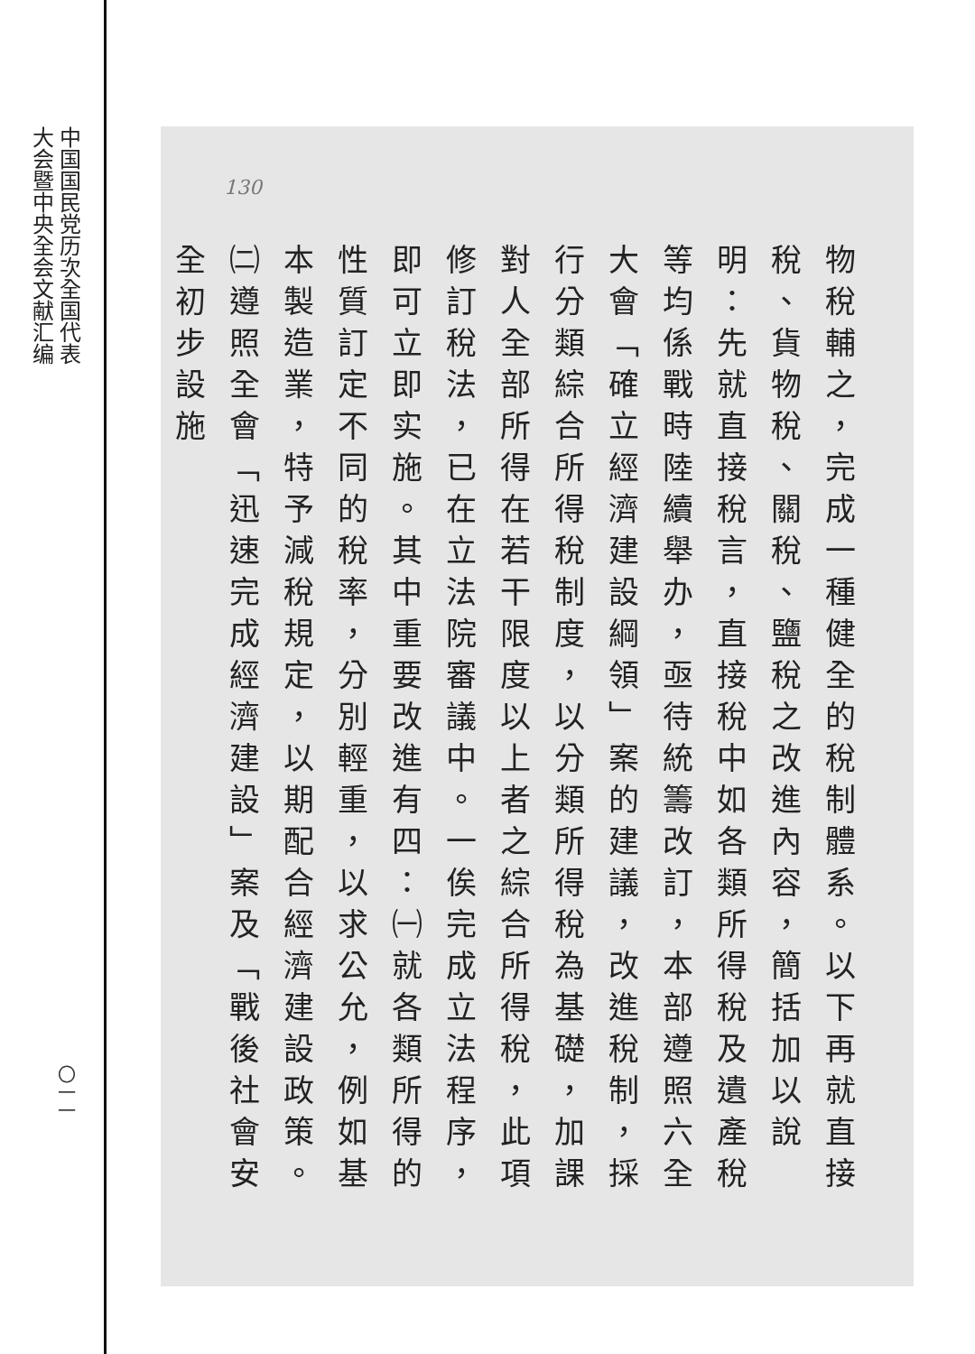中国国民党历次全国代表
大会暨中央全会文献汇编
〇一一
130
物稅輔之，完成一種健全的稅制體系。以下再就直接稅、貨物稅、關稅、鹽稅之改進內容，簡括加以說明：先就直接稅言，直接稅中如各類所得稅及遺產稅等均係戰時陸續舉办，亟待統籌改訂，本部遵照六全大會「確立經濟建設綱領」案的建議，改進稅制，採行分類綜合所得稅制度，以分類所得稅為基礎，加課對人全部所得在若干限度以上者之綜合所得稅，此項修訂稅法，已在立法院審議中。一俟完成立法程序，即可立即实施。其中重要改進有四：㈠就各類所得的性質訂定不同的稅率，分別輕重，以求公允，例如基本製造業，特予減稅規定，以期配合經濟建設政策。㈡遵照全會「迅速完成經濟建設」案及「戰後社會安全初步設施